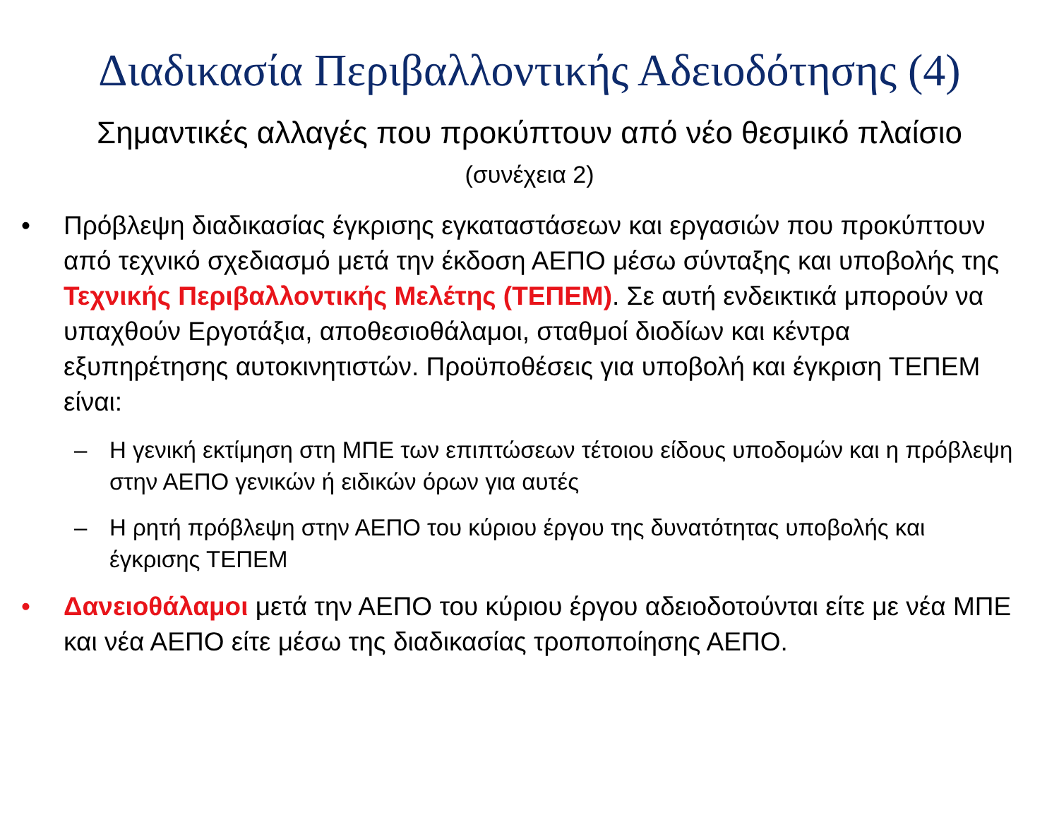Διαδικασία Περιβαλλοντικής Αδειοδότησης (4)
Σημαντικές αλλαγές που προκύπτουν από νέο θεσμικό πλαίσιο
(συνέχεια 2)
• Πρόβλεψη διαδικασίας έγκρισης εγκαταστάσεων και εργασιών που προκύπτουν από τεχνικό σχεδιασμό μετά την έκδοση ΑΕΠΟ μέσω σύνταξης και υποβολής της Τεχνικής Περιβαλλοντικής Μελέτης (ΤΕΠΕΜ). Σε αυτή ενδεικτικά μπορούν να υπαχθούν Εργοτάξια, αποθεσιοθάλαμοι, σταθμοί διοδίων και κέντρα εξυπηρέτησης αυτοκινητιστών. Προϋποθέσεις για υποβολή και έγκριση ΤΕΠΕΜ είναι:
– Η γενική εκτίμηση στη ΜΠΕ των επιπτώσεων τέτοιου είδους υποδομών και η πρόβλεψη στην ΑΕΠΟ γενικών ή ειδικών όρων για αυτές
– Η ρητή πρόβλεψη στην ΑΕΠΟ του κύριου έργου της δυνατότητας υποβολής και έγκρισης ΤΕΠΕΜ
• Δανειοθάλαμοι μετά την ΑΕΠΟ του κύριου έργου αδειοδοτούνται είτε με νέα ΜΠΕ και νέα ΑΕΠΟ είτε μέσω της διαδικασίας τροποποίησης ΑΕΠΟ.